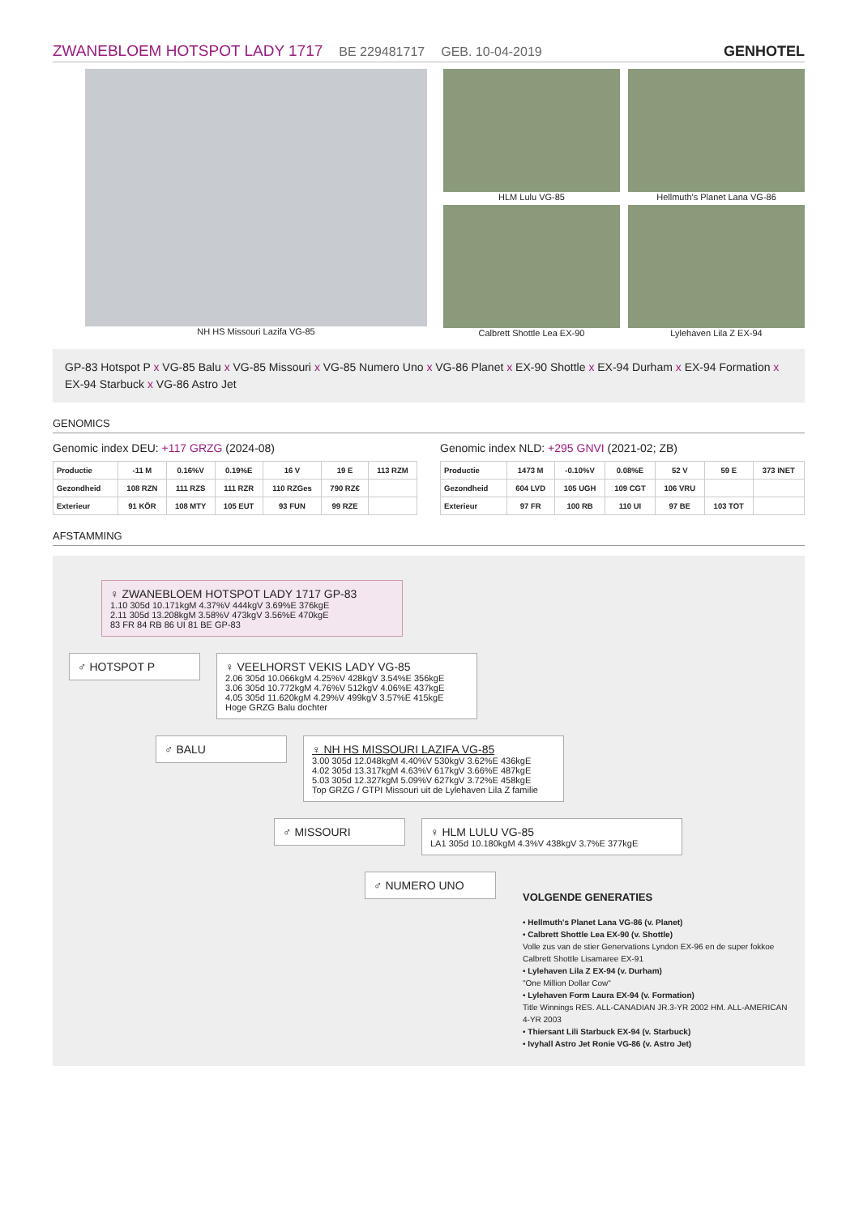ZWANEBLOEM HOTSPOT LADY 1717 BE 229481717 GEB. 10-04-2019
GENHOTEL
NH HS Missouri Lazifa VG-85 HLM Lulu VG-85
Hellmuth's Planet Lana VG-86
Calbrett Shottle Lea EX-90
Lylehaven Lila Z EX-94
GP-83 Hotspot P x VG-85 Balu x VG-85 Missouri x VG-85 Numero Uno x VG-86 Planet x EX-90 Shottle x EX-94 Durham x EX-94 Formation x EX-94 Starbuck x VG-86 Astro Jet
GENOMICS
Genomic index DEU: +117 GRZG (2024-08)
| Productie | -11 M | 0.16%V | 0.19%E | 16 V | 19 E | 113 RZM |
| Gezondheid | 108 RZN | 111 RZS | 111 RZR | 110 RZGes | 790 RZ€ | |
| Exterieur | 91 KÖR | 108 MTY | 105 EUT | 93 FUN | 99 RZE | |
Genomic index NLD: +295 GNVI (2021-02; ZB)
| Productie | 1473 M | -0.10%V | 0.08%E | 52 V | 59 E | 373 INET |
| Gezondheid | 604 LVD | 105 UGH | 109 CGT | 106 VRU | | |
| Exterieur | 97 FR | 100 RB | 110 UI | 97 BE | 103 TOT | |
AFSTAMMING
♀ ZWANEBLOEM HOTSPOT LADY 1717 GP-83
1.10 305d 10.171kgM 4.37%V 444kgV 3.69%E 376kgE
2.11 305d 13.208kgM 3.58%V 473kgV 3.56%E 470kgE
83 FR 84 RB 86 UI 81 BE GP-83
♂ HOTSPOT P ♀ VEELHORST VEKIS LADY VG-85
2.06 305d 10.066kgM 4.25%V 428kgV 3.54%E 356kgE
3.06 305d 10.772kgM 4.76%V 512kgV 4.06%E 437kgE
4.05 305d 11.620kgM 4.29%V 499kgV 3.57%E 415kgE
Hoge GRZG Balu dochter
♂ BALU ♀ NH HS MISSOURI LAZIFA VG-85
3.00 305d 12.048kgM 4.40%V 530kgV 3.62%E 436kgE
4.02 305d 13.317kgM 4.63%V 617kgV 3.66%E 487kgE
5.03 305d 12.327kgM 5.09%V 627kgV 3.72%E 458kgE
Top GRZG / GTPI Missouri uit de Lylehaven Lila Z familie
♂ MISSOURI ♀ HLM LULU VG-85
LA1 305d 10.180kgM 4.3%V 438kgV 3.7%E 377kgE
♂ NUMERO UNO
VOLGENDE GENERATIES
• Hellmuth's Planet Lana VG-86 (v. Planet)
• Calbrett Shottle Lea EX-90 (v. Shottle)
Volle zus van de stier Genervations Lyndon EX-96 en de super fokkoe Calbrett Shottle Lisamaree EX-91
• Lylehaven Lila Z EX-94 (v. Durham)
"One Million Dollar Cow"
• Lylehaven Form Laura EX-94 (v. Formation)
Title Winnings RES. ALL-CANADIAN JR.3-YR 2002 HM. ALL-AMERICAN 4-YR 2003
• Thiersant Lili Starbuck EX-94 (v. Starbuck)
• Ivyhall Astro Jet Ronie VG-86 (v. Astro Jet)